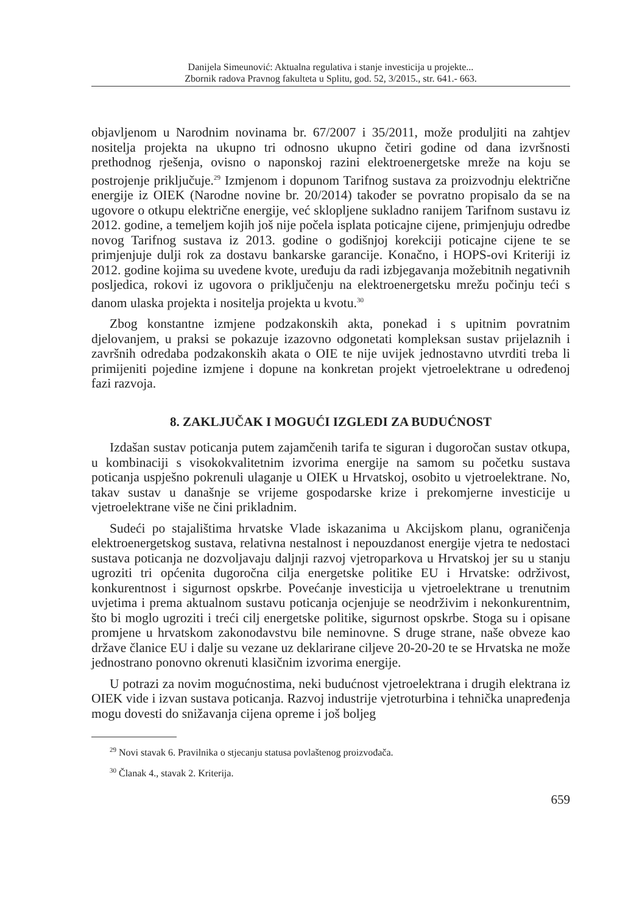Danijela Simeunović: Aktualna regulativa i stanje investicija u projekte...
Zbornik radova Pravnog fakulteta u Splitu, god. 52, 3/2015., str. 641.- 663.
objavljenom u Narodnim novinama br. 67/2007 i 35/2011, može produljiti na zahtjev nositelja projekta na ukupno tri odnosno ukupno četiri godine od dana izvršnosti prethodnog rješenja, ovisno o naponskoj razini elektroenergetske mreže na koju se postrojenje priključuje.<sup>29</sup> Izmjenom i dopunom Tarifnog sustava za proizvodnju električne energije iz OIEK (Narodne novine br. 20/2014) također se povratno propisalo da se na ugovore o otkupu električne energije, već sklopljene sukladno ranijem Tarifnom sustavu iz 2012. godine, a temeljem kojih još nije počela isplata poticajne cijene, primjenjuju odredbe novog Tarifnog sustava iz 2013. godine o godišnjoj korekciji poticajne cijene te se primjenjuje dulji rok za dostavu bankarske garancije. Konačno, i HOPS-ovi Kriteriji iz 2012. godine kojima su uvedene kvote, uređuju da radi izbjegavanja možebitnih negativnih posljedica, rokovi iz ugovora o priključenju na elektroenergetsku mrežu počinju teći s danom ulaska projekta i nositelja projekta u kvotu.<sup>30</sup>
Zbog konstantne izmjene podzakonskih akta, ponekad i s upitnim povratnim djelovanjem, u praksi se pokazuje izazovno odgonetati kompleksan sustav prijelaznih i završnih odredaba podzakonskih akata o OIE te nije uvijek jednostavno utvrditi treba li primijeniti pojedine izmjene i dopune na konkretan projekt vjetroelektrane u određenoj fazi razvoja.
8. ZAKLJUČAK I MOGUĆI IZGLEDI ZA BUDUĆNOST
Izdašan sustav poticanja putem zajamčenih tarifa te siguran i dugoročan sustav otkupa, u kombinaciji s visokokvalitetnim izvorima energije na samom su početku sustava poticanja uspješno pokrenuli ulaganje u OIEK u Hrvatskoj, osobito u vjetroelektrane. No, takav sustav u današnje se vrijeme gospodarske krize i prekomjerne investicije u vjetroelektrane više ne čini prikladnim.
Sudeći po stajalištima hrvatske Vlade iskazanima u Akcijskom planu, ograničenja elektroenergetskog sustava, relativna nestalnost i nepouzdanost energije vjetra te nedostaci sustava poticanja ne dozvoljavaju daljnji razvoj vjetroparkova u Hrvatskoj jer su u stanju ugroziti tri općenita dugoročna cilja energetske politike EU i Hrvatske: održivost, konkurentnost i sigurnost opskrbe. Povećanje investicija u vjetroelektrane u trenutnim uvjetima i prema aktualnom sustavu poticanja ocjenjuje se neodrživim i nekonkurentnim, što bi moglo ugroziti i treći cilj energetske politike, sigurnost opskrbe. Stoga su i opisane promjene u hrvatskom zakonodavstvu bile neminovne. S druge strane, naše obveze kao države članice EU i dalje su vezane uz deklarirane ciljeve 20-20-20 te se Hrvatska ne može jednostrano ponovno okrenuti klasičnim izvorima energije.
U potrazi za novim mogućnostima, neki budućnost vjetroelektrana i drugih elektrana iz OIEK vide i izvan sustava poticanja. Razvoj industrije vjetroturbina i tehnička unapređenja mogu dovesti do snižavanja cijena opreme i još boljeg
<sup>29</sup> Novi stavak 6. Pravilnika o stjecanju statusa povlaštenog proizvođača.
<sup>30</sup> Članak 4., stavak 2. Kriterija.
659